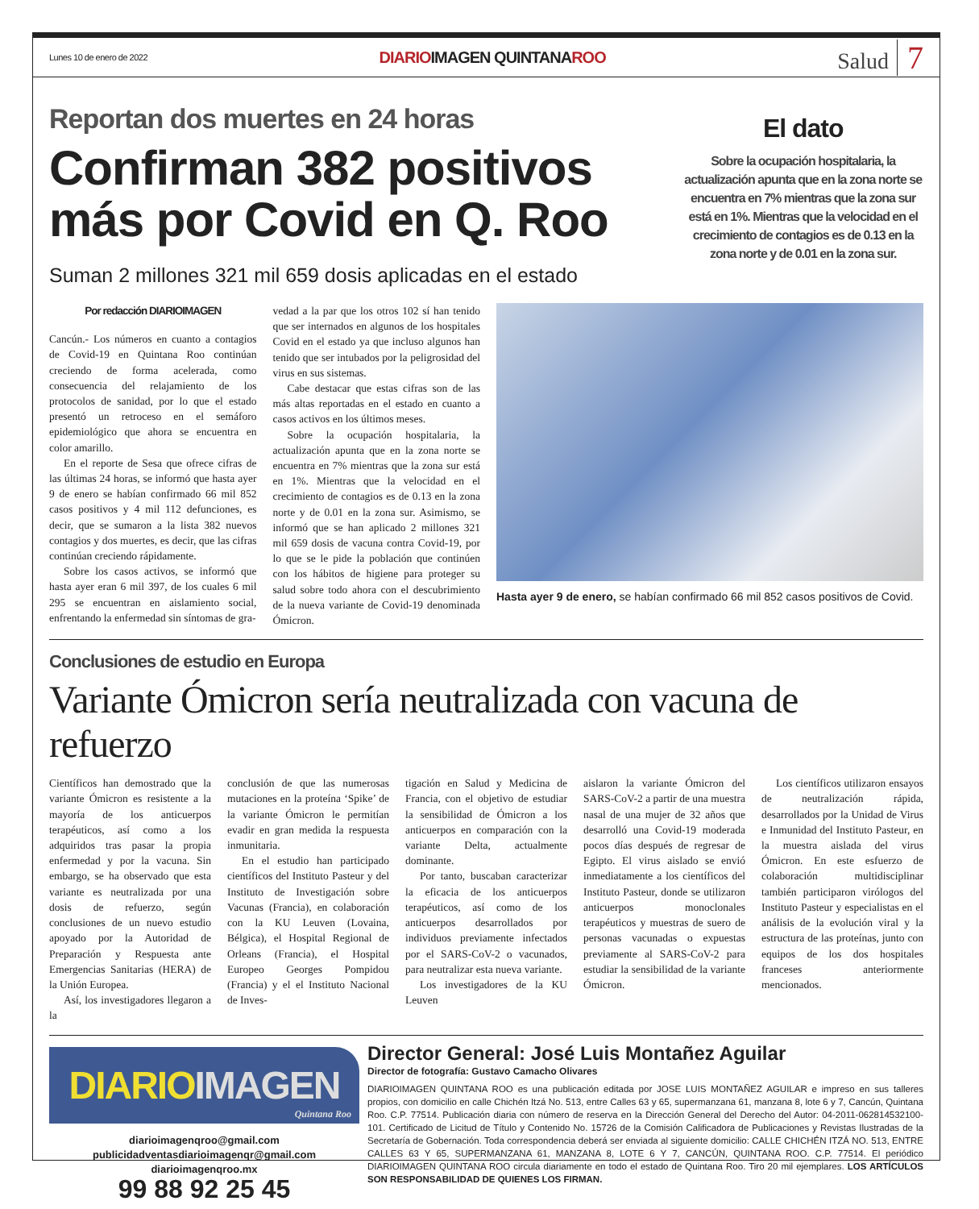Lunes 10 de enero de 2022 DIARIOIMAGEN QUINTANAROO Salud 7
Reportan dos muertes en 24 horas
Confirman 382 positivos más por Covid en Q. Roo
Suman 2 millones 321 mil 659 dosis aplicadas en el estado
El dato
Sobre la ocupación hospitalaria, la actualización apunta que en la zona norte se encuentra en 7% mientras que la zona sur está en 1%. Mientras que la velocidad en el crecimiento de contagios es de 0.13 en la zona norte y de 0.01 en la zona sur.
Por redacción DIARIOIMAGEN
Cancún.- Los números en cuanto a contagios de Covid-19 en Quintana Roo continúan creciendo de forma acelerada, como consecuencia del relajamiento de los protocolos de sanidad, por lo que el estado presentó un retroceso en el semáforo epidemiológico que ahora se encuentra en color amarillo.
En el reporte de Sesa que ofrece cifras de las últimas 24 horas, se informó que hasta ayer 9 de enero se habían confirmado 66 mil 852 casos positivos y 4 mil 112 defunciones, es decir, que se sumaron a la lista 382 nuevos contagios y dos muertes, es decir, que las cifras continúan creciendo rápidamente.
Sobre los casos activos, se informó que hasta ayer eran 6 mil 397, de los cuales 6 mil 295 se encuentran en aislamiento social, enfrentando la enfermedad sin síntomas de gra-
vedad a la par que los otros 102 sí han tenido que ser internados en algunos de los hospitales Covid en el estado ya que incluso algunos han tenido que ser intubados por la peligrosidad del virus en sus sistemas.
Cabe destacar que estas cifras son de las más altas reportadas en el estado en cuanto a casos activos en los últimos meses.
Sobre la ocupación hospitalaria, la actualización apunta que en la zona norte se encuentra en 7% mientras que la zona sur está en 1%. Mientras que la velocidad en el crecimiento de contagios es de 0.13 en la zona norte y de 0.01 en la zona sur. Asimismo, se informó que se han aplicado 2 millones 321 mil 659 dosis de vacuna contra Covid-19, por lo que se le pide la población que continúen con los hábitos de higiene para proteger su salud sobre todo ahora con el descubrimiento de la nueva variante de Covid-19 denominada Ómicron.
Hasta ayer 9 de enero, se habían confirmado 66 mil 852 casos positivos de Covid.
Conclusiones de estudio en Europa
Variante Ómicron sería neutralizada con vacuna de refuerzo
Científicos han demostrado que la variante Ómicron es resistente a la mayoría de los anticuerpos terapéuticos, así como a los adquiridos tras pasar la propia enfermedad y por la vacuna. Sin embargo, se ha observado que esta variante es neutralizada por una dosis de refuerzo, según conclusiones de un nuevo estudio apoyado por la Autoridad de Preparación y Respuesta ante Emergencias Sanitarias (HERA) de la Unión Europea.
Así, los investigadores llegaron a la
conclusión de que las numerosas mutaciones en la proteína ‘Spike’ de la variante Ómicron le permitían evadir en gran medida la respuesta inmunitaria.
En el estudio han participado científicos del Instituto Pasteur y del Instituto de Investigación sobre Vacunas (Francia), en colaboración con la KU Leuven (Lovaina, Bélgica), el Hospital Regional de Orleans (Francia), el Hospital Europeo Georges Pompidou (Francia) y el el Instituto Nacional de Inves-
tigación en Salud y Medicina de Francia, con el objetivo de estudiar la sensibilidad de Ómicron a los anticuerpos en comparación con la variante Delta, actualmente dominante.
Por tanto, buscaban caracterizar la eficacia de los anticuerpos terapéuticos, así como de los anticuerpos desarrollados por individuos previamente infectados por el SARS-CoV-2 o vacunados, para neutralizar esta nueva variante.
Los investigadores de la KU Leuven
aislaron la variante Ómicron del SARS-CoV-2 a partir de una muestra nasal de una mujer de 32 años que desarrolló una Covid-19 moderada pocos días después de regresar de Egipto. El virus aislado se envió inmediatamente a los científicos del Instituto Pasteur, donde se utilizaron anticuerpos monoclonales terapéuticos y muestras de suero de personas vacunadas o expuestas previamente al SARS-CoV-2 para estudiar la sensibilidad de la variante Ómicron.
Los científicos utilizaron ensayos de neutralización rápida, desarrollados por la Unidad de Virus e Inmunidad del Instituto Pasteur, en la muestra aislada del virus Ómicron. En este esfuerzo de colaboración multidisciplinar también participaron virólogos del Instituto Pasteur y especialistas en el análisis de la evolución viral y la estructura de las proteínas, junto con equipos de los dos hospitales franceses anteriormente mencionados.
DIARIO IMAGEN
Quintana Roo
diarioimagenqroo@gmail.com
publicidadventasdiarioimagenqr@gmail.com
diarioimagenqroo.mx
99 88 92 25 45
Director General: José Luis Montañez Aguilar
Director de fotografía: Gustavo Camacho Olivares
DIARIOIMAGEN QUINTANA ROO es una publicación editada por JOSE LUIS MONTAÑEZ AGUILAR e impreso en sus talleres propios, con domicilio en calle Chichén Itzá No. 513, entre Calles 63 y 65, supermanzana 61, manzana 8, lote 6 y 7, Cancún, Quintana Roo. C.P. 77514. Publicación diaria con número de reserva en la Dirección General del Derecho del Autor: 04-2011-062814532100-101. Certificado de Licitud de Título y Contenido No. 15726 de la Comisión Calificadora de Publicaciones y Revistas Ilustradas de la Secretaría de Gobernación. Toda correspondencia deberá ser enviada al siguiente domicilio: CALLE CHICHÉN ITZÁ NO. 513, ENTRE CALLES 63 Y 65, SUPERMANZANA 61, MANZANA 8, LOTE 6 Y 7, CANCÚN, QUINTANA ROO. C.P. 77514. El periódico DIARIOIMAGEN QUINTANA ROO circula diariamente en todo el estado de Quintana Roo. Tiro 20 mil ejemplares. LOS ARTÍCULOS SON RESPONSABILIDAD DE QUIENES LOS FIRMAN.